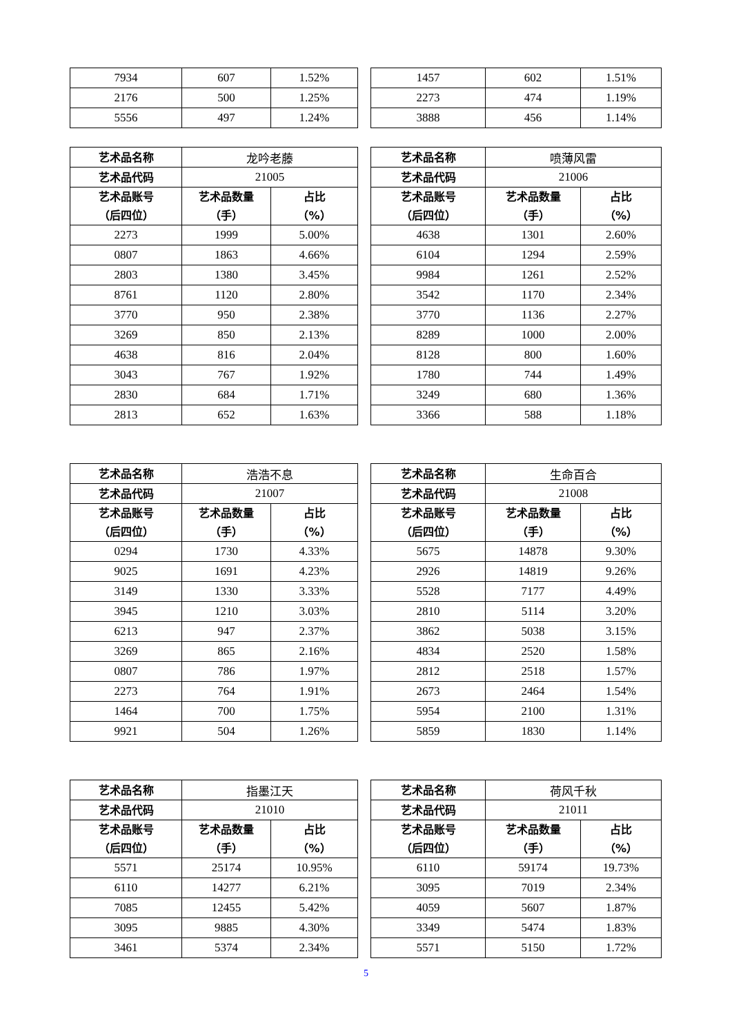| 7934 | 607 | 1.52% |
| 2176 | 500 | 1.25% |
| 5556 | 497 | 1.24% |
| 1457 | 602 | 1.51% |
| 2273 | 474 | 1.19% |
| 3888 | 456 | 1.14% |
| 艺术品名称 | 龙吟老藤 | |
| 艺术品代码 | 21005 | |
| 艺术品账号 （后四位） | 艺术品数量 （手） | 占比 （%） |
| 2273 | 1999 | 5.00% |
| 0807 | 1863 | 4.66% |
| 2803 | 1380 | 3.45% |
| 8761 | 1120 | 2.80% |
| 3770 | 950 | 2.38% |
| 3269 | 850 | 2.13% |
| 4638 | 816 | 2.04% |
| 3043 | 767 | 1.92% |
| 2830 | 684 | 1.71% |
| 2813 | 652 | 1.63% |
| 艺术品名称 | 喷薄风雷 | |
| 艺术品代码 | 21006 | |
| 艺术品账号 （后四位） | 艺术品数量 （手） | 占比 （%） |
| 4638 | 1301 | 2.60% |
| 6104 | 1294 | 2.59% |
| 9984 | 1261 | 2.52% |
| 3542 | 1170 | 2.34% |
| 3770 | 1136 | 2.27% |
| 8289 | 1000 | 2.00% |
| 8128 | 800 | 1.60% |
| 1780 | 744 | 1.49% |
| 3249 | 680 | 1.36% |
| 3366 | 588 | 1.18% |
| 艺术品名称 | 浩浩不息 | |
| 艺术品代码 | 21007 | |
| 艺术品账号 （后四位） | 艺术品数量 （手） | 占比 （%） |
| 0294 | 1730 | 4.33% |
| 9025 | 1691 | 4.23% |
| 3149 | 1330 | 3.33% |
| 3945 | 1210 | 3.03% |
| 6213 | 947 | 2.37% |
| 3269 | 865 | 2.16% |
| 0807 | 786 | 1.97% |
| 2273 | 764 | 1.91% |
| 1464 | 700 | 1.75% |
| 9921 | 504 | 1.26% |
| 艺术品名称 | 生命百合 | |
| 艺术品代码 | 21008 | |
| 艺术品账号 （后四位） | 艺术品数量 （手） | 占比 （%） |
| 5675 | 14878 | 9.30% |
| 2926 | 14819 | 9.26% |
| 5528 | 7177 | 4.49% |
| 2810 | 5114 | 3.20% |
| 3862 | 5038 | 3.15% |
| 4834 | 2520 | 1.58% |
| 2812 | 2518 | 1.57% |
| 2673 | 2464 | 1.54% |
| 5954 | 2100 | 1.31% |
| 5859 | 1830 | 1.14% |
| 艺术品名称 | 指墨江天 | |
| 艺术品代码 | 21010 | |
| 艺术品账号 （后四位） | 艺术品数量 （手） | 占比 （%） |
| 5571 | 25174 | 10.95% |
| 6110 | 14277 | 6.21% |
| 7085 | 12455 | 5.42% |
| 3095 | 9885 | 4.30% |
| 3461 | 5374 | 2.34% |
| 艺术品名称 | 荷风千秋 | |
| 艺术品代码 | 21011 | |
| 艺术品账号 （后四位） | 艺术品数量 （手） | 占比 （%） |
| 6110 | 59174 | 19.73% |
| 3095 | 7019 | 2.34% |
| 4059 | 5607 | 1.87% |
| 3349 | 5474 | 1.83% |
| 5571 | 5150 | 1.72% |
5